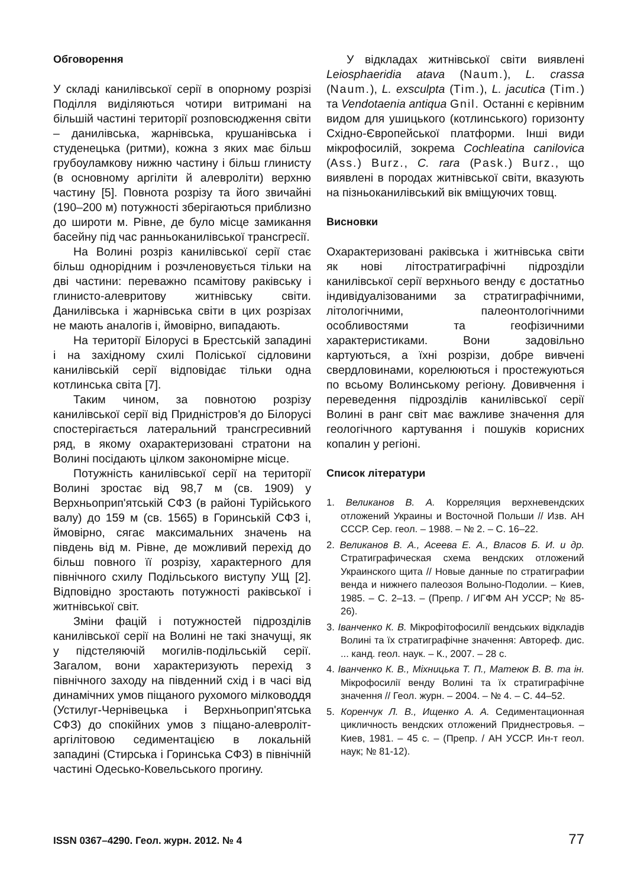Обговорення
У складі канилівської серії в опорному розрізі Поділля виділяються чотири витримані на більшій частині території розповсюдження світи – данилівська, жарнівська, крушанівська і студенецька (ритми), кожна з яких має більш грубоуламкову нижню частину і більш глинисту (в основному аргіліти й алевроліти) верхню частину [5]. Повнота розрізу та його звичайні (190–200 м) потужності зберігаються приблизно до широти м. Рівне, де було місце замикання басейну під час ранньоканилівської трансгресії.
На Волині розріз канилівської серії стає більш однорідним і розчленовується тільки на дві частини: переважно псамітову раківську і глинисто-алевритову житнівську світи. Данилівська і жарнівська світи в цих розрізах не мають аналогів і, ймовірно, випадають.
На території Білорусі в Брестській западині і на західному схилі Поліської сідловини канилівській серії відповідає тільки одна котлинська світа [7].
Таким чином, за повнотою розрізу канилівської серії від Придністров'я до Білорусі спостерігається латеральний трансгресивний ряд, в якому охарактеризовані стратони на Волині посідають цілком закономірне місце.
Потужність канилівської серії на території Волині зростає від 98,7 м (св. 1909) у Верхньоприп'ятській СФЗ (в районі Турійського валу) до 159 м (св. 1565) в Горинській СФЗ і, ймовірно, сягає максимальних значень на південь від м. Рівне, де можливий перехід до більш повного її розрізу, характерного для північного схилу Подільського виступу УЩ [2]. Відповідно зростають потужності раківської і житнівської світ.
Зміни фацій і потужностей підрозділів канилівської серії на Волині не такі значущі, як у підстеляючій могилів-подільській серії. Загалом, вони характеризують перехід з північного заходу на південний схід і в часі від динамічних умов піщаного рухомого мілководдя (Устилуг-Чернівецька і Верхньоприп'ятська СФЗ) до спокійних умов з піщано-алевроліт-аргілітовою седиментацією в локальній западині (Стирська і Горинська СФЗ) в північній частині Одесько-Ковельського прогину.
У відкладах житнівської світи виявлені Leiosphaeridia atava (Naum.), L. crassa (Naum.), L. exsculpta (Tim.), L. jacutica (Tim.) та Vendotaenia antiqua Gnil. Останні є керівним видом для ушицького (котлинського) горизонту Східно-Європейської платформи. Інші види мікрофосилій, зокрема Cochleatina canilovica (Ass.) Burz., C. rara (Pask.) Burz., що виявлені в породах житнівської світи, вказують на пізньоканилівський вік вміщуючих товщ.
Висновки
Охарактеризовані раківська і житнівська світи як нові літостратиграфічні підрозділи канилівської серії верхнього венду є достатньо індивідуалізованими за стратиграфічними, літологічними, палеонтологічними особливостями та геофізичними характеристиками. Вони задовільно картуються, а їхні розрізи, добре вивчені свердловинами, корелюються і простежуються по всьому Волинському регіону. Довивчення і переведення підрозділів канилівської серії Волині в ранг світ має важливе значення для геологічного картування і пошуків корисних копалин у регіоні.
Список літератури
1. Великанов В. А. Корреляция верхневендских отложений Украины и Восточной Польши // Изв. АН СССР. Сер. геол. – 1988. – № 2. – С. 16–22.
2. Великанов В. А., Асеева Е. А., Власов Б. И. и др. Стратиграфическая схема вендских отложений Украинского щита // Новые данные по стратиграфии венда и нижнего палеозоя Волыно-Подолии. – Киев, 1985. – С. 2–13. – (Препр. / ИГФМ АН УССР; № 85-26).
3. Іванченко К. В. Мікрофітофосилії вендських відкладів Волині та їх стратиграфічне значення: Автореф. дис. ... канд. геол. наук. – К., 2007. – 28 с.
4. Іванченко К. В., Міхницька Т. П., Матеюк В. В. та ін. Мікрофосилії венду Волині та їх стратиграфічне значення // Геол. журн. – 2004. – № 4. – С. 44–52.
5. Коренчук Л. В., Ищенко А. А. Седиментационная цикличность вендских отложений Приднестровья. – Киев, 1981. – 45 с. – (Препр. / АН УССР. Ин-т геол. наук; № 81-12).
ISSN 0367–4290. Геол. журн. 2012. № 4 77